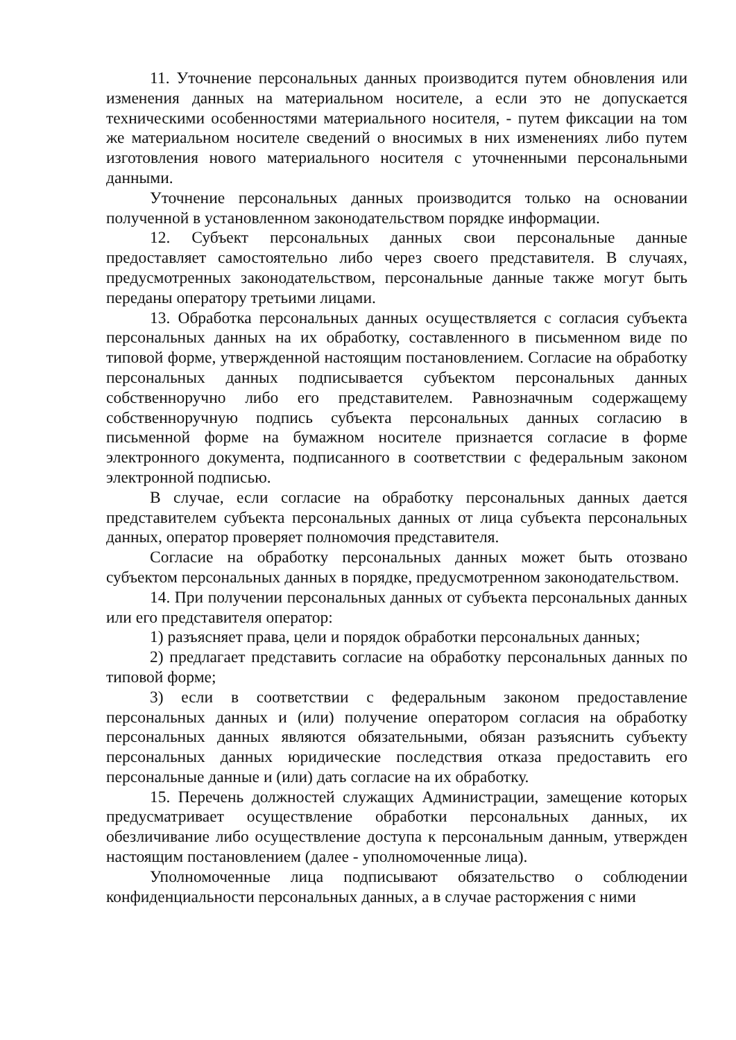11. Уточнение персональных данных производится путем обновления или изменения данных на материальном носителе, а если это не допускается техническими особенностями материального носителя, - путем фиксации на том же материальном носителе сведений о вносимых в них изменениях либо путем изготовления нового материального носителя с уточненными персональными данными.
Уточнение персональных данных производится только на основании полученной в установленном законодательством порядке информации.
12. Субъект персональных данных свои персональные данные предоставляет самостоятельно либо через своего представителя. В случаях, предусмотренных законодательством, персональные данные также могут быть переданы оператору третьими лицами.
13. Обработка персональных данных осуществляется с согласия субъекта персональных данных на их обработку, составленного в письменном виде по типовой форме, утвержденной настоящим постановлением. Согласие на обработку персональных данных подписывается субъектом персональных данных собственноручно либо его представителем. Равнозначным содержащему собственноручную подпись субъекта персональных данных согласию в письменной форме на бумажном носителе признается согласие в форме электронного документа, подписанного в соответствии с федеральным законом электронной подписью.
В случае, если согласие на обработку персональных данных дается представителем субъекта персональных данных от лица субъекта персональных данных, оператор проверяет полномочия представителя.
Согласие на обработку персональных данных может быть отозвано субъектом персональных данных в порядке, предусмотренном законодательством.
14. При получении персональных данных от субъекта персональных данных или его представителя оператор:
1) разъясняет права, цели и порядок обработки персональных данных;
2) предлагает представить согласие на обработку персональных данных по типовой форме;
3) если в соответствии с федеральным законом предоставление персональных данных и (или) получение оператором согласия на обработку персональных данных являются обязательными, обязан разъяснить субъекту персональных данных юридические последствия отказа предоставить его персональные данные и (или) дать согласие на их обработку.
15. Перечень должностей служащих Администрации, замещение которых предусматривает осуществление обработки персональных данных, их обезличивание либо осуществление доступа к персональным данным, утвержден настоящим постановлением (далее - уполномоченные лица).
Уполномоченные лица подписывают обязательство о соблюдении конфиденциальности персональных данных, а в случае расторжения с ними